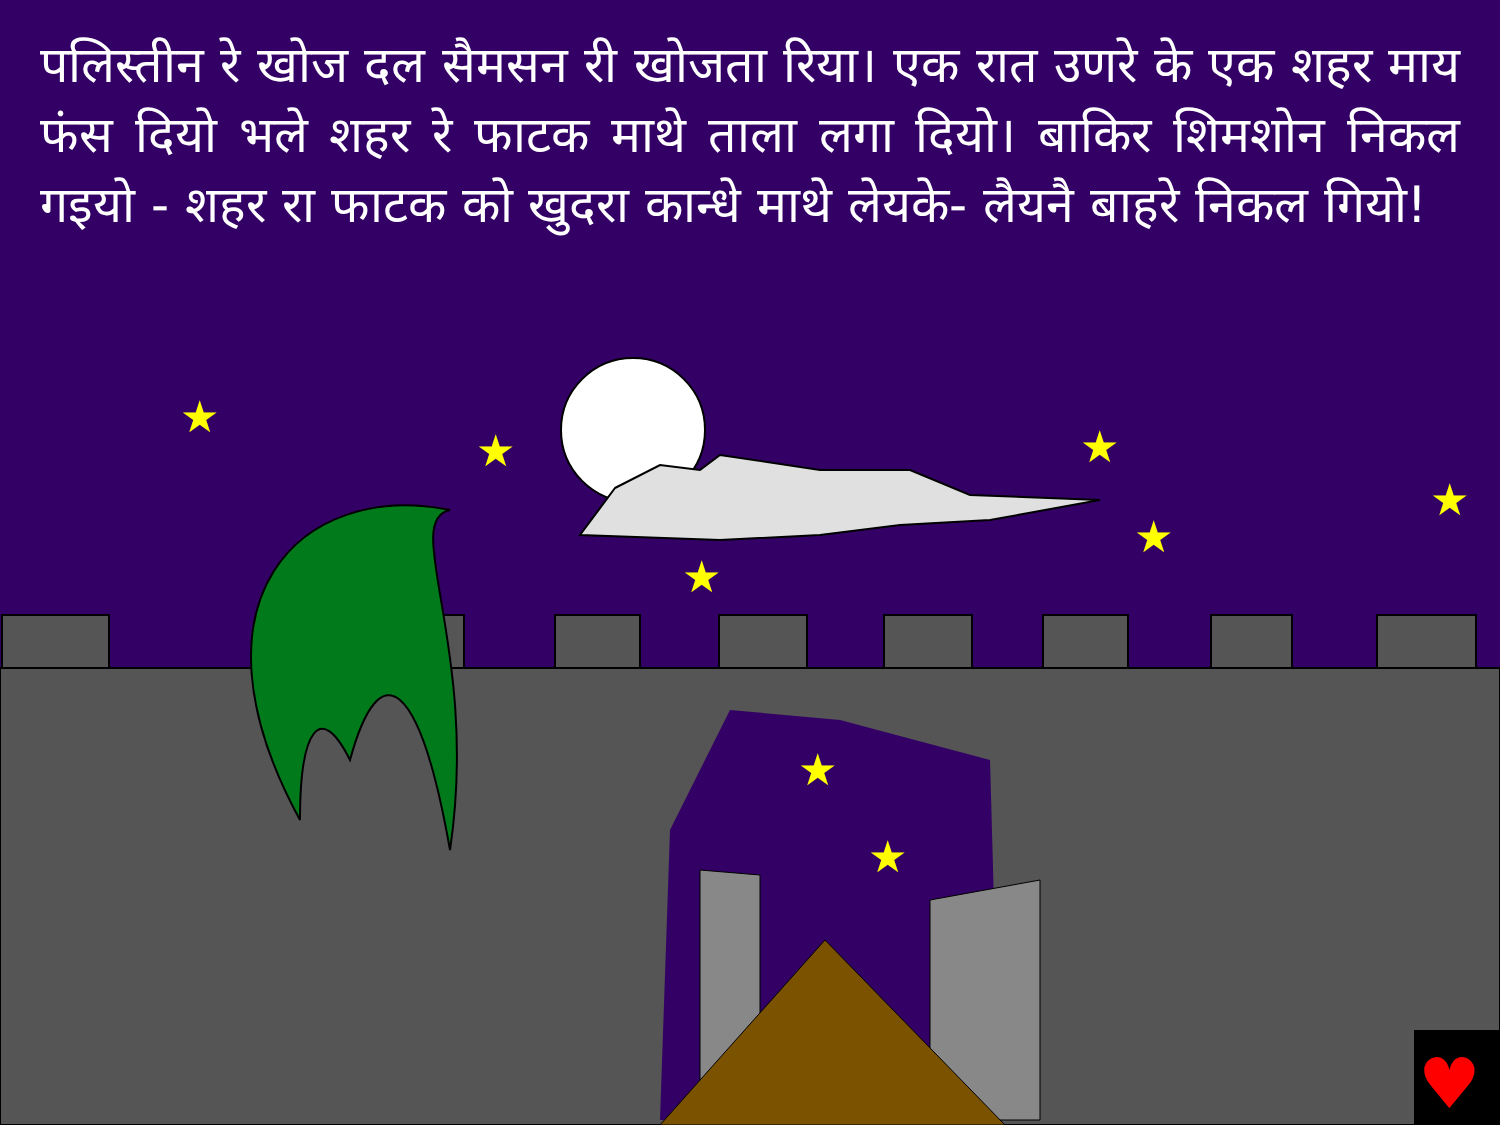★
★
★
★
★
★
★
★
♥
पलिस्तीन रे खोज दल सैमसन री खोजता रिया। एक रात उणरे के एक शहर माय फंस दियो भले शहर रे फाटक माथे ताला लगा दियो। बाकिर शिमशोन निकल गइयो - शहर रा फाटक को खुदरा कान्धे माथे लेयके- लैयनै बाहरे निकल गियो!